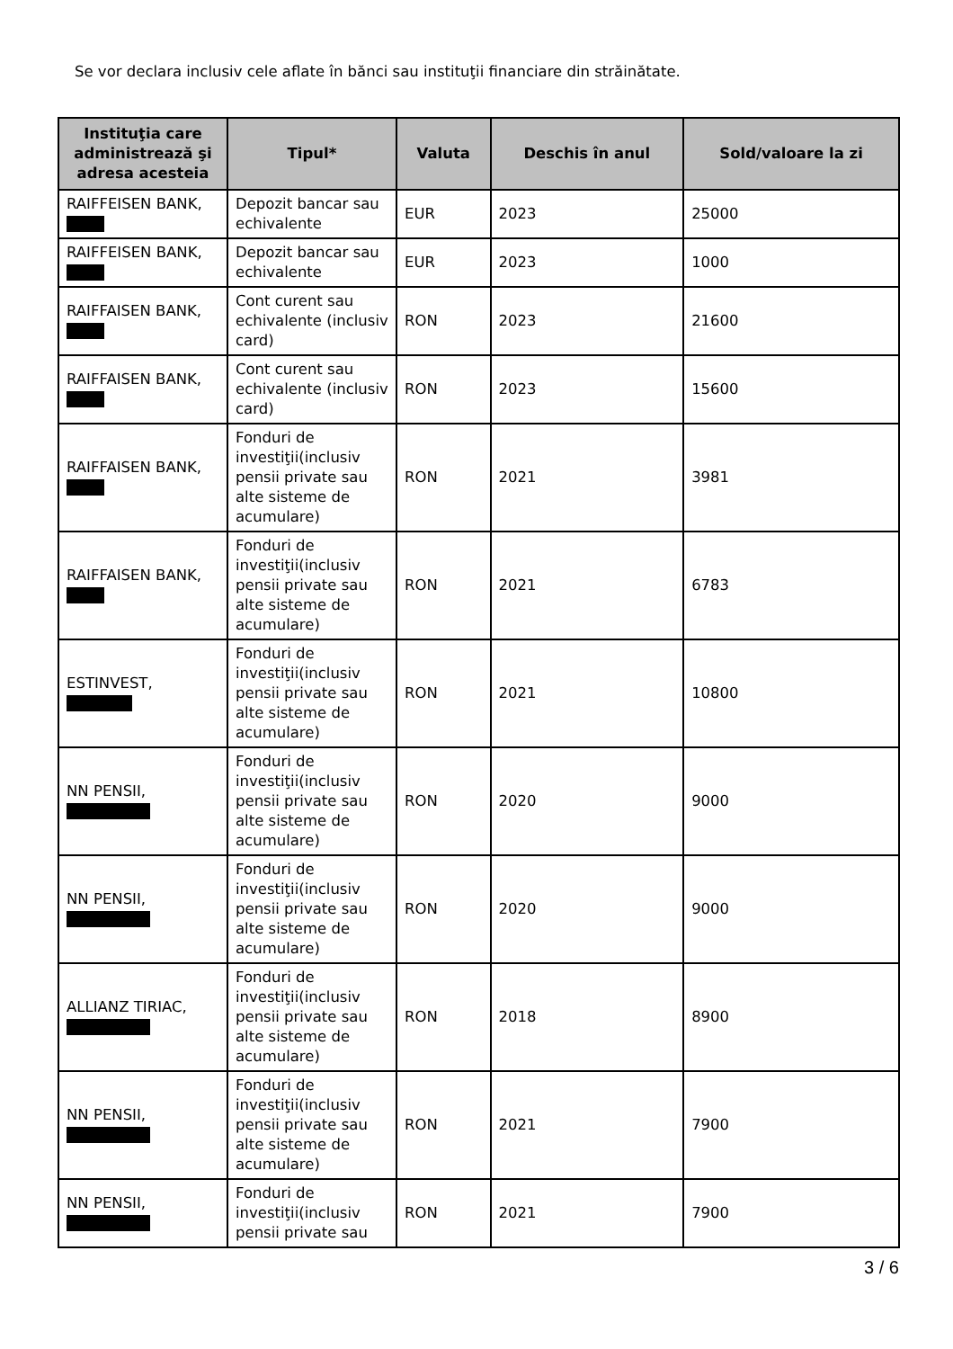Se vor declara inclusiv cele aflate în bănci sau instituţii financiare din străinătate.
| Instituţia care administrează şi adresa acesteia | Tipul* | Valuta | Deschis în anul | Sold/valoare la zi |
| --- | --- | --- | --- | --- |
| RAIFFEISEN BANK, | Depozit bancar sau echivalente | EUR | 2023 | 25000 |
| RAIFFEISEN BANK, | Depozit bancar sau echivalente | EUR | 2023 | 1000 |
| RAIFFAISEN BANK, | Cont curent sau echivalente (inclusiv card) | RON | 2023 | 21600 |
| RAIFFAISEN BANK, | Cont curent sau echivalente (inclusiv card) | RON | 2023 | 15600 |
| RAIFFAISEN BANK, | Fonduri de investiţii(inclusiv pensii private sau alte sisteme de acumulare) | RON | 2021 | 3981 |
| RAIFFAISEN BANK, | Fonduri de investiţii(inclusiv pensii private sau alte sisteme de acumulare) | RON | 2021 | 6783 |
| ESTINVEST, | Fonduri de investiţii(inclusiv pensii private sau alte sisteme de acumulare) | RON | 2021 | 10800 |
| NN PENSII, | Fonduri de investiţii(inclusiv pensii private sau alte sisteme de acumulare) | RON | 2020 | 9000 |
| NN PENSII, | Fonduri de investiţii(inclusiv pensii private sau alte sisteme de acumulare) | RON | 2020 | 9000 |
| ALLIANZ TIRIAC, | Fonduri de investiţii(inclusiv pensii private sau alte sisteme de acumulare) | RON | 2018 | 8900 |
| NN PENSII, | Fonduri de investiţii(inclusiv pensii private sau alte sisteme de acumulare) | RON | 2021 | 7900 |
| NN PENSII, | Fonduri de investiţii(inclusiv pensii private sau | RON | 2021 | 7900 |
3 / 6